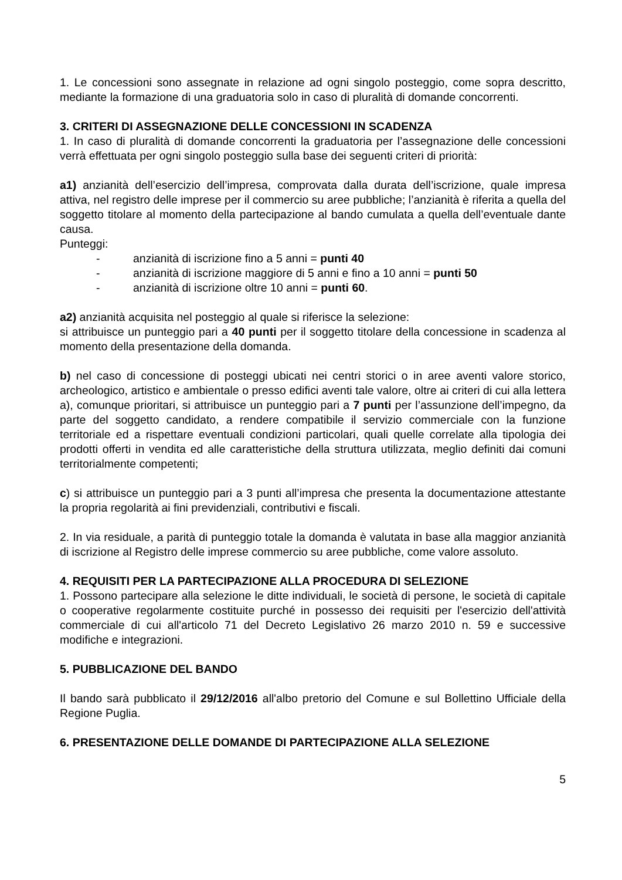1. Le concessioni sono assegnate in relazione ad ogni singolo posteggio, come sopra descritto, mediante la formazione di una graduatoria solo in caso di pluralità di domande concorrenti.
3. CRITERI DI ASSEGNAZIONE DELLE CONCESSIONI IN SCADENZA
1. In caso di pluralità di domande concorrenti la graduatoria per l’assegnazione delle concessioni verrà effettuata per ogni singolo posteggio sulla base dei seguenti criteri di priorità:
a1) anzianità dell’esercizio dell’impresa, comprovata dalla durata dell’iscrizione, quale impresa attiva, nel registro delle imprese per il commercio su aree pubbliche; l’anzianità è riferita a quella del soggetto titolare al momento della partecipazione al bando cumulata a quella dell’eventuale dante causa.
Punteggi:
- anzianità di iscrizione fino a 5 anni = punti 40
- anzianità di iscrizione maggiore di 5 anni e fino a 10 anni = punti 50
- anzianità di iscrizione oltre 10 anni = punti 60.
a2) anzianità acquisita nel posteggio al quale si riferisce la selezione:
si attribuisce un punteggio pari a 40 punti per il soggetto titolare della concessione in scadenza al momento della presentazione della domanda.
b) nel caso di concessione di posteggi ubicati nei centri storici o in aree aventi valore storico, archeologico, artistico e ambientale o presso edifici aventi tale valore, oltre ai criteri di cui alla lettera a), comunque prioritari, si attribuisce un punteggio pari a 7 punti per l’assunzione dell’impegno, da parte del soggetto candidato, a rendere compatibile il servizio commerciale con la funzione territoriale ed a rispettare eventuali condizioni particolari, quali quelle correlate alla tipologia dei prodotti offerti in vendita ed alle caratteristiche della struttura utilizzata, meglio definiti dai comuni territorialmente competenti;
c) si attribuisce un punteggio pari a 3 punti all’impresa che presenta la documentazione attestante la propria regolarità ai fini previdenziali, contributivi e fiscali.
2. In via residuale, a parità di punteggio totale la domanda è valutata in base alla maggior anzianità di iscrizione al Registro delle imprese commercio su aree pubbliche, come valore assoluto.
4. REQUISITI PER LA PARTECIPAZIONE ALLA PROCEDURA DI SELEZIONE
1. Possono partecipare alla selezione le ditte individuali, le società di persone, le società di capitale o cooperative regolarmente costituite purché in possesso dei requisiti per l'esercizio dell'attività commerciale di cui all'articolo 71 del Decreto Legislativo 26 marzo 2010 n. 59 e successive modifiche e integrazioni.
5. PUBBLICAZIONE DEL BANDO
Il bando sarà pubblicato il 29/12/2016 all'albo pretorio del Comune e sul Bollettino Ufficiale della Regione Puglia.
6. PRESENTAZIONE DELLE DOMANDE DI PARTECIPAZIONE ALLA SELEZIONE
5